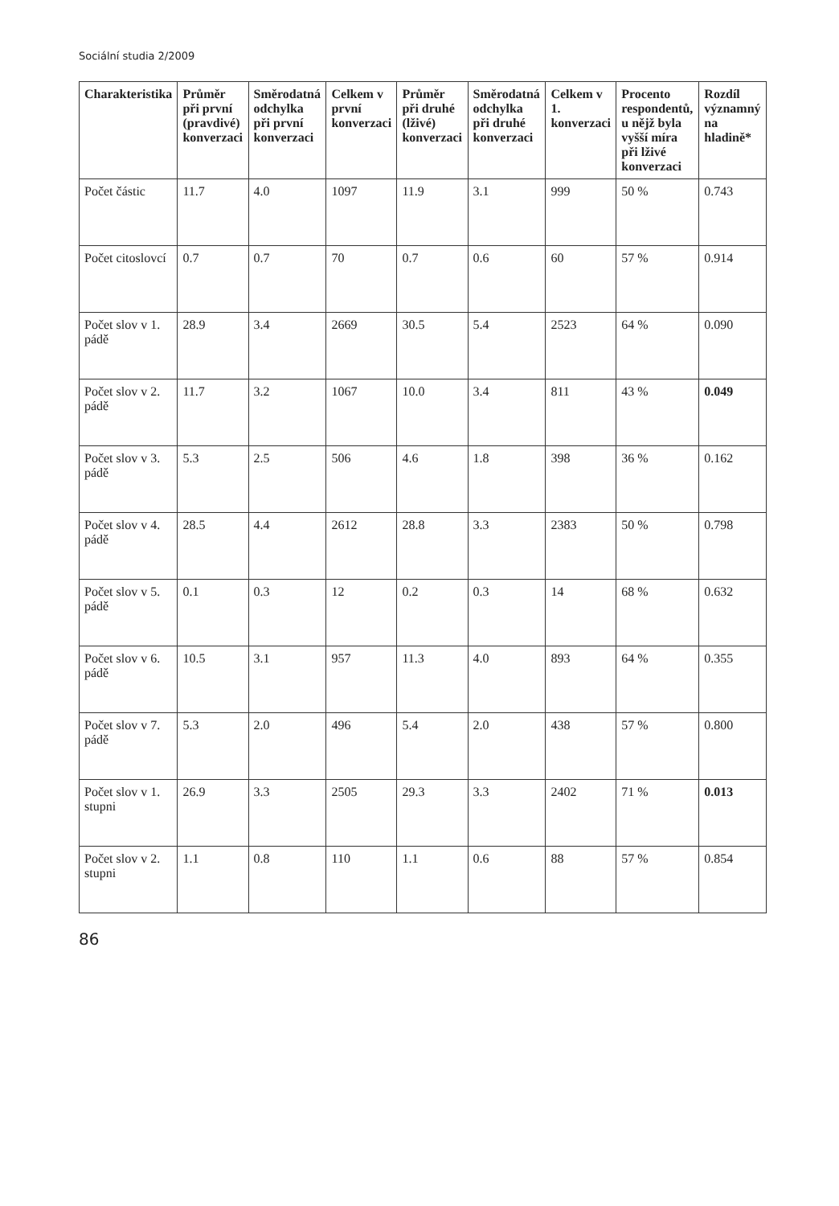Sociální studia 2/2009
| Charakteristika | Průměr při první (pravdivé) konverzaci | Směrodatná odchylka při první konverzaci | Celkem v první konverzaci | Průměr při druhé (lživé) konverzaci | Směrodatná odchylka při druhé konverzaci | Celkem v 1. konverzaci | Procento respondentů, u nějž byla vyšší míra při lživé konverzaci | Rozdíl významný na hladině* |
| --- | --- | --- | --- | --- | --- | --- | --- | --- |
| Počet částic | 11.7 | 4.0 | 1097 | 11.9 | 3.1 | 999 | 50 % | 0.743 |
| Počet citoslovcí | 0.7 | 0.7 | 70 | 0.7 | 0.6 | 60 | 57 % | 0.914 |
| Počet slov v 1. pádě | 28.9 | 3.4 | 2669 | 30.5 | 5.4 | 2523 | 64 % | 0.090 |
| Počet slov v 2. pádě | 11.7 | 3.2 | 1067 | 10.0 | 3.4 | 811 | 43 % | 0.049 |
| Počet slov v 3. pádě | 5.3 | 2.5 | 506 | 4.6 | 1.8 | 398 | 36 % | 0.162 |
| Počet slov v 4. pádě | 28.5 | 4.4 | 2612 | 28.8 | 3.3 | 2383 | 50 % | 0.798 |
| Počet slov v 5. pádě | 0.1 | 0.3 | 12 | 0.2 | 0.3 | 14 | 68 % | 0.632 |
| Počet slov v 6. pádě | 10.5 | 3.1 | 957 | 11.3 | 4.0 | 893 | 64 % | 0.355 |
| Počet slov v 7. pádě | 5.3 | 2.0 | 496 | 5.4 | 2.0 | 438 | 57 % | 0.800 |
| Počet slov v 1. stupni | 26.9 | 3.3 | 2505 | 29.3 | 3.3 | 2402 | 71 % | 0.013 |
| Počet slov v 2. stupni | 1.1 | 0.8 | 110 | 1.1 | 0.6 | 88 | 57 % | 0.854 |
86